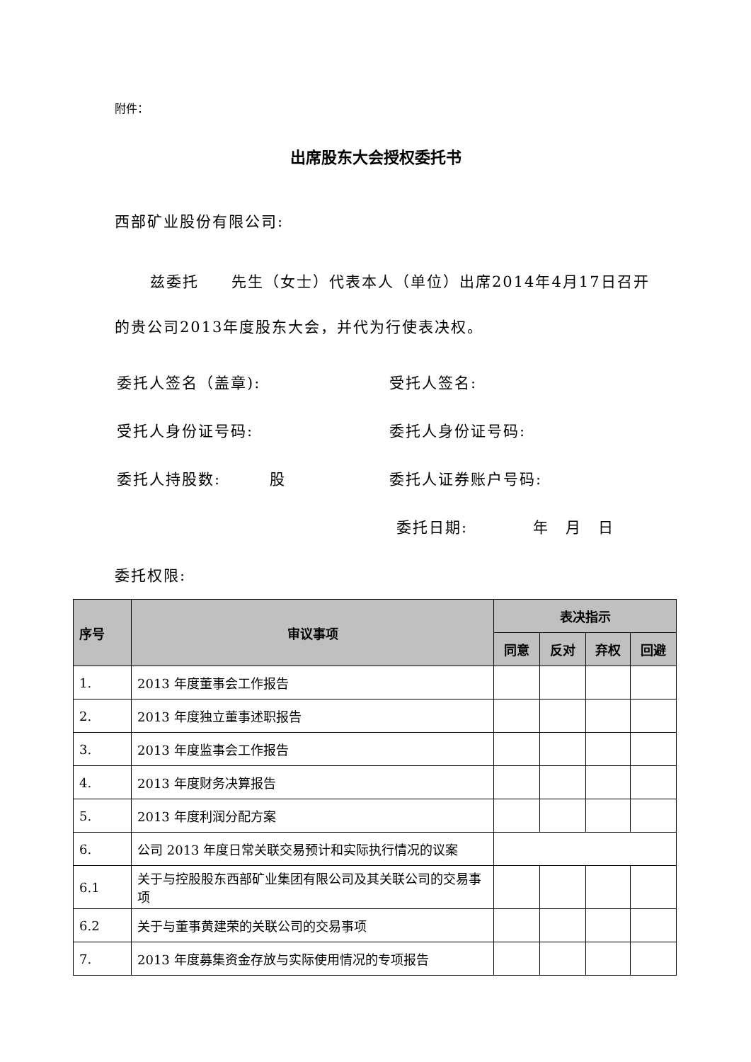附件：
出席股东大会授权委托书
西部矿业股份有限公司:
兹委托　　先生（女士）代表本人（单位）出席2014年4月17日召开的贵公司2013年度股东大会，并代为行使表决权。
委托人签名（盖章): 受托人签名:
受托人身份证号码: 委托人身份证号码:
委托人持股数:　　　股 委托人证券账户号码:
委托日期:　　　　年　月　日
委托权限:
| 序号 | 审议事项 | 表决指示 | | | |
| --- | --- | --- | --- | --- | --- |
| | | 同意 | 反对 | 弃权 | 回避 |
| 1. | 2013 年度董事会工作报告 | | | | |
| 2. | 2013 年度独立董事述职报告 | | | | |
| 3. | 2013 年度监事会工作报告 | | | | |
| 4. | 2013 年度财务决算报告 | | | | |
| 5. | 2013 年度利润分配方案 | | | | |
| 6. | 公司 2013 年度日常关联交易预计和实际执行情况的议案 | | | | |
| 6.1 | 关于与控股股东西部矿业集团有限公司及其关联公司的交易事项 | | | | |
| 6.2 | 关于与董事黄建荣的关联公司的交易事项 | | | | |
| 7. | 2013 年度募集资金存放与实际使用情况的专项报告 | | | | |